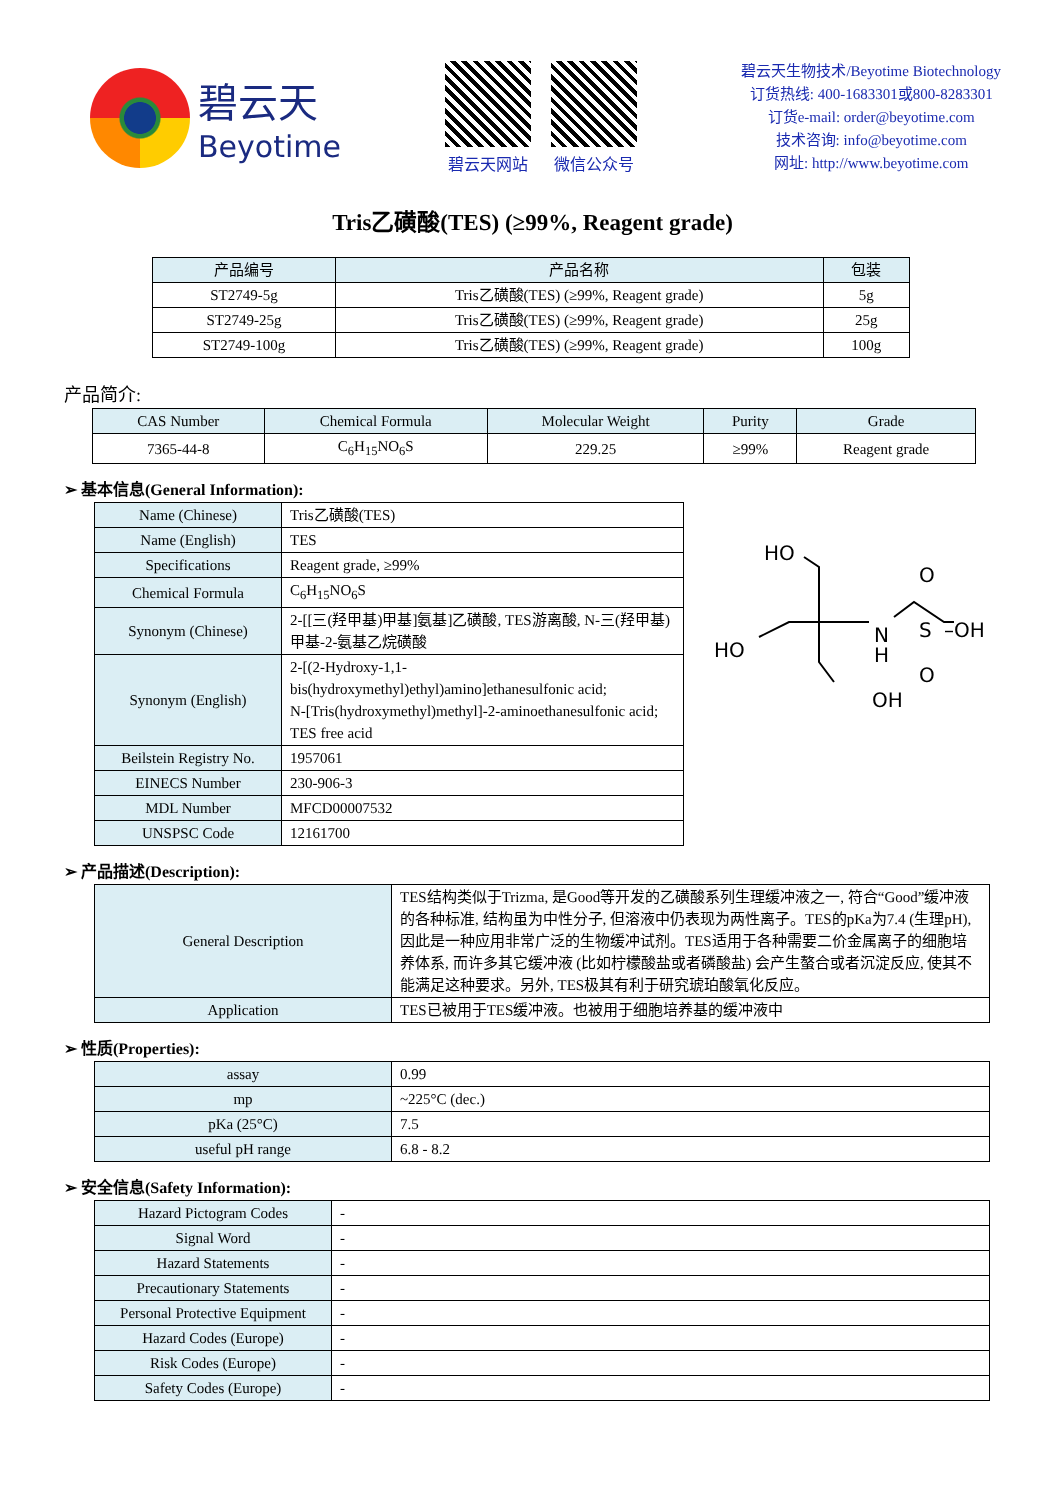碧云天
Beyotime
碧云天网站 微信公众号
碧云天生物技术/Beyotime Biotechnology
订货热线: 400-1683301或800-8283301
订货e-mail: order@beyotime.com
技术咨询: info@beyotime.com
网址: http://www.beyotime.com
Tris乙磺酸(TES) (≥99%, Reagent grade)
| 产品编号 | 产品名称 | 包装 |
| --- | --- | --- |
| ST2749-5g | Tris乙磺酸(TES) (≥99%, Reagent grade) | 5g |
| ST2749-25g | Tris乙磺酸(TES) (≥99%, Reagent grade) | 25g |
| ST2749-100g | Tris乙磺酸(TES) (≥99%, Reagent grade) | 100g |
产品简介:
| CAS Number | Chemical Formula | Molecular Weight | Purity | Grade |
| --- | --- | --- | --- | --- |
| 7365-44-8 | C<sub>6</sub>H<sub>15</sub>NO<sub>6</sub>S | 229.25 | ≥99% | Reagent grade |
➢ 基本信息(General Information):
| Name (Chinese) | Tris乙磺酸(TES) |
| Name (English) | TES |
| Specifications | Reagent grade, ≥99% |
| Chemical Formula | C<sub>6</sub>H<sub>15</sub>NO<sub>6</sub>S |
| Synonym (Chinese) | 2-[[三(羟甲基)甲基]氨基]乙磺酸, TES游离酸, N-三(羟甲基)甲基-2-氨基乙烷磺酸 |
| Synonym (English) | 2-[(2-Hydroxy-1,1-bis(hydroxymethyl)ethyl)amino]ethanesulfonic acid; N-[Tris(hydroxymethyl)methyl]-2-aminoethanesulfonic acid; TES free acid |
| Beilstein Registry No. | 1957061 |
| EINECS Number | 230-906-3 |
| MDL Number | MFCD00007532 |
| UNSPSC Code | 12161700 |
HO
HO
N
H
OH
O
S
–OH
O
➢ 产品描述(Description):
| General Description | TES结构类似于Trizma, 是Good等开发的乙磺酸系列生理缓冲液之一, 符合“Good”缓冲液的各种标准, 结构虽为中性分子, 但溶液中仍表现为两性离子。TES的pKa为7.4 (生理pH), 因此是一种应用非常广泛的生物缓冲试剂。TES适用于各种需要二价金属离子的细胞培养体系, 而许多其它缓冲液 (比如柠檬酸盐或者磷酸盐) 会产生螯合或者沉淀反应, 使其不能满足这种要求。另外, TES极其有利于研究琥珀酸氧化反应。 |
| Application | TES已被用于TES缓冲液。也被用于细胞培养基的缓冲液中 |
➢ 性质(Properties):
| assay | 0.99 |
| mp | ~225°C (dec.) |
| pKa (25°C) | 7.5 |
| useful pH range | 6.8 - 8.2 |
➢ 安全信息(Safety Information):
| Hazard Pictogram Codes | - |
| Signal Word | - |
| Hazard Statements | - |
| Precautionary Statements | - |
| Personal Protective Equipment | - |
| Hazard Codes (Europe) | - |
| Risk Codes (Europe) | - |
| Safety Codes (Europe) | - |